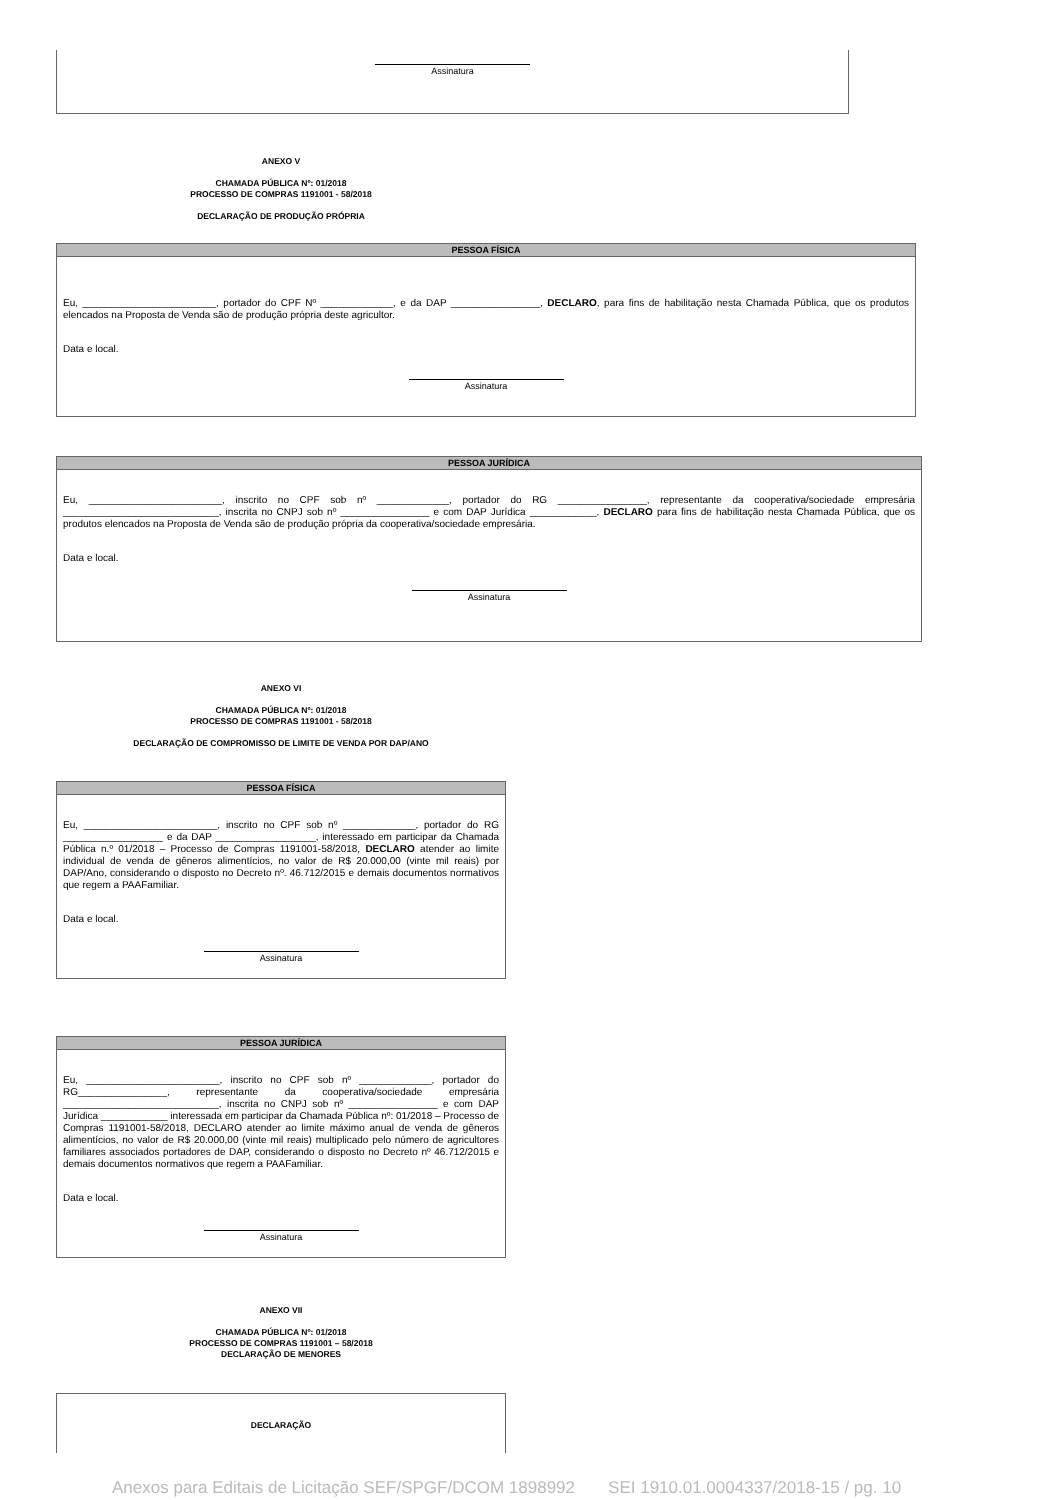Assinatura
ANEXO V
CHAMADA PÚBLICA Nº: 01/2018
PROCESSO DE COMPRAS 1191001 - 58/2018
DECLARAÇÃO DE PRODUÇÃO PRÓPRIA
PESSOA FÍSICA
Eu, ________________________, portador do CPF Nº _____________, e da DAP ________________, DECLARO, para fins de habilitação nesta Chamada Pública, que os produtos elencados na Proposta de Venda são de produção própria deste agricultor.
Data e local.
Assinatura
PESSOA JURÍDICA
Eu, ________________________, inscrito no CPF sob nº _____________, portador do RG ________________, representante da cooperativa/sociedade empresária ____________________________, inscrita no CNPJ sob nº ________________ e com DAP Jurídica ____________, DECLARO para fins de habilitação nesta Chamada Pública, que os produtos elencados na Proposta de Venda são de produção própria da cooperativa/sociedade empresária.
Data e local.
Assinatura
ANEXO VI
CHAMADA PÚBLICA Nº: 01/2018
PROCESSO DE COMPRAS 1191001 - 58/2018
DECLARAÇÃO DE COMPROMISSO DE LIMITE DE VENDA POR DAP/ANO
PESSOA FÍSICA
Eu, ________________________, inscrito no CPF sob nº _____________, portador do RG __________________ e da DAP __________________, interessado em participar da Chamada Pública n.º 01/2018 – Processo de Compras 1191001-58/2018, DECLARO atender ao limite individual de venda de gêneros alimentícios, no valor de R$ 20.000,00 (vinte mil reais) por DAP/Ano, considerando o disposto no Decreto nº. 46.712/2015 e demais documentos normativos que regem a PAAFamiliar.
Data e local.
Assinatura
PESSOA JURÍDICA
Eu, ________________________, inscrito no CPF sob nº _____________, portador do RG________________, representante da cooperativa/sociedade empresária ____________________________, inscrita no CNPJ sob nº ________________ e com DAP Jurídica ____________ interessada em participar da Chamada Pública nº: 01/2018 – Processo de Compras 1191001-58/2018, DECLARO atender ao limite máximo anual de venda de gêneros alimentícios, no valor de R$ 20.000,00 (vinte mil reais) multiplicado pelo número de agricultores familiares associados portadores de DAP, considerando o disposto no Decreto nº 46.712/2015 e demais documentos normativos que regem a PAAFamiliar.
Data e local.
Assinatura
ANEXO VII
CHAMADA PÚBLICA Nº: 01/2018
PROCESSO DE COMPRAS 1191001 – 58/2018
DECLARAÇÃO DE MENORES
DECLARAÇÃO
Anexos para Editais de Licitação SEF/SPGF/DCOM 1898992 SEI 1910.01.0004337/2018-15 / pg. 10